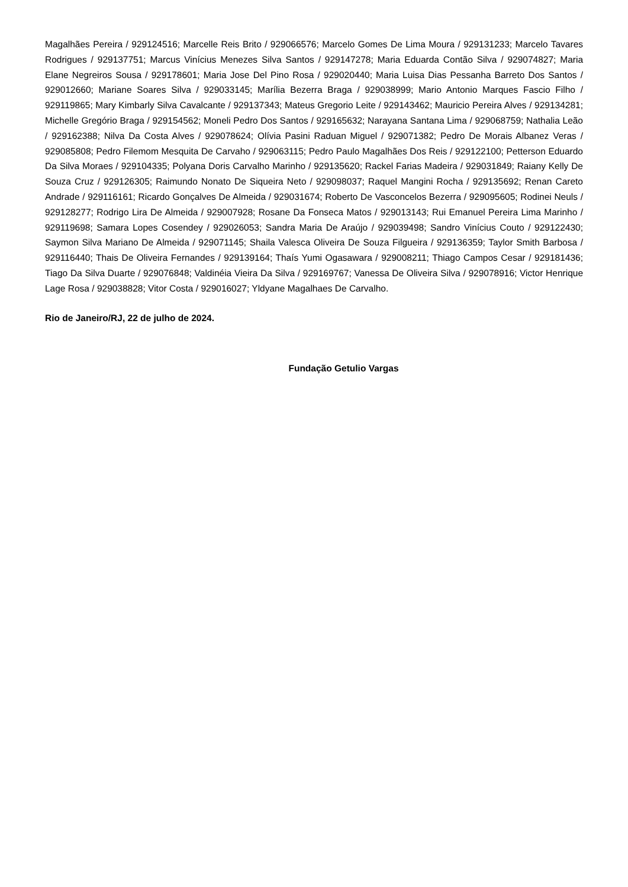Magalhães Pereira / 929124516; Marcelle Reis Brito / 929066576; Marcelo Gomes De Lima Moura / 929131233; Marcelo Tavares Rodrigues / 929137751; Marcus Vinícius Menezes Silva Santos / 929147278; Maria Eduarda Contão Silva / 929074827; Maria Elane Negreiros Sousa / 929178601; Maria Jose Del Pino Rosa / 929020440; Maria Luisa Dias Pessanha Barreto Dos Santos / 929012660; Mariane Soares Silva / 929033145; Marília Bezerra Braga / 929038999; Mario Antonio Marques Fascio Filho / 929119865; Mary Kimbarly Silva Cavalcante / 929137343; Mateus Gregorio Leite / 929143462; Mauricio Pereira Alves / 929134281; Michelle Gregório Braga / 929154562; Moneli Pedro Dos Santos / 929165632; Narayana Santana Lima / 929068759; Nathalia Leão / 929162388; Nilva Da Costa Alves / 929078624; Olívia Pasini Raduan Miguel / 929071382; Pedro De Morais Albanez Veras / 929085808; Pedro Filemom Mesquita De Carvaho / 929063115; Pedro Paulo Magalhães Dos Reis / 929122100; Petterson Eduardo Da Silva Moraes / 929104335; Polyana Doris Carvalho Marinho / 929135620; Rackel Farias Madeira / 929031849; Raiany Kelly De Souza Cruz / 929126305; Raimundo Nonato De Siqueira Neto / 929098037; Raquel Mangini Rocha / 929135692; Renan Careto Andrade / 929116161; Ricardo Gonçalves De Almeida / 929031674; Roberto De Vasconcelos Bezerra / 929095605; Rodinei Neuls / 929128277; Rodrigo Lira De Almeida / 929007928; Rosane Da Fonseca Matos / 929013143; Rui Emanuel Pereira Lima Marinho / 929119698; Samara Lopes Cosendey / 929026053; Sandra Maria De Araújo / 929039498; Sandro Vinícius Couto / 929122430; Saymon Silva Mariano De Almeida / 929071145; Shaila Valesca Oliveira De Souza Filgueira / 929136359; Taylor Smith Barbosa / 929116440; Thais De Oliveira Fernandes / 929139164; Thaís Yumi Ogasawara / 929008211; Thiago Campos Cesar / 929181436; Tiago Da Silva Duarte / 929076848; Valdinéia Vieira Da Silva / 929169767; Vanessa De Oliveira Silva / 929078916; Victor Henrique Lage Rosa / 929038828; Vitor Costa / 929016027; Yldyane Magalhaes De Carvalho.
Rio de Janeiro/RJ, 22 de julho de 2024.
Fundação Getulio Vargas